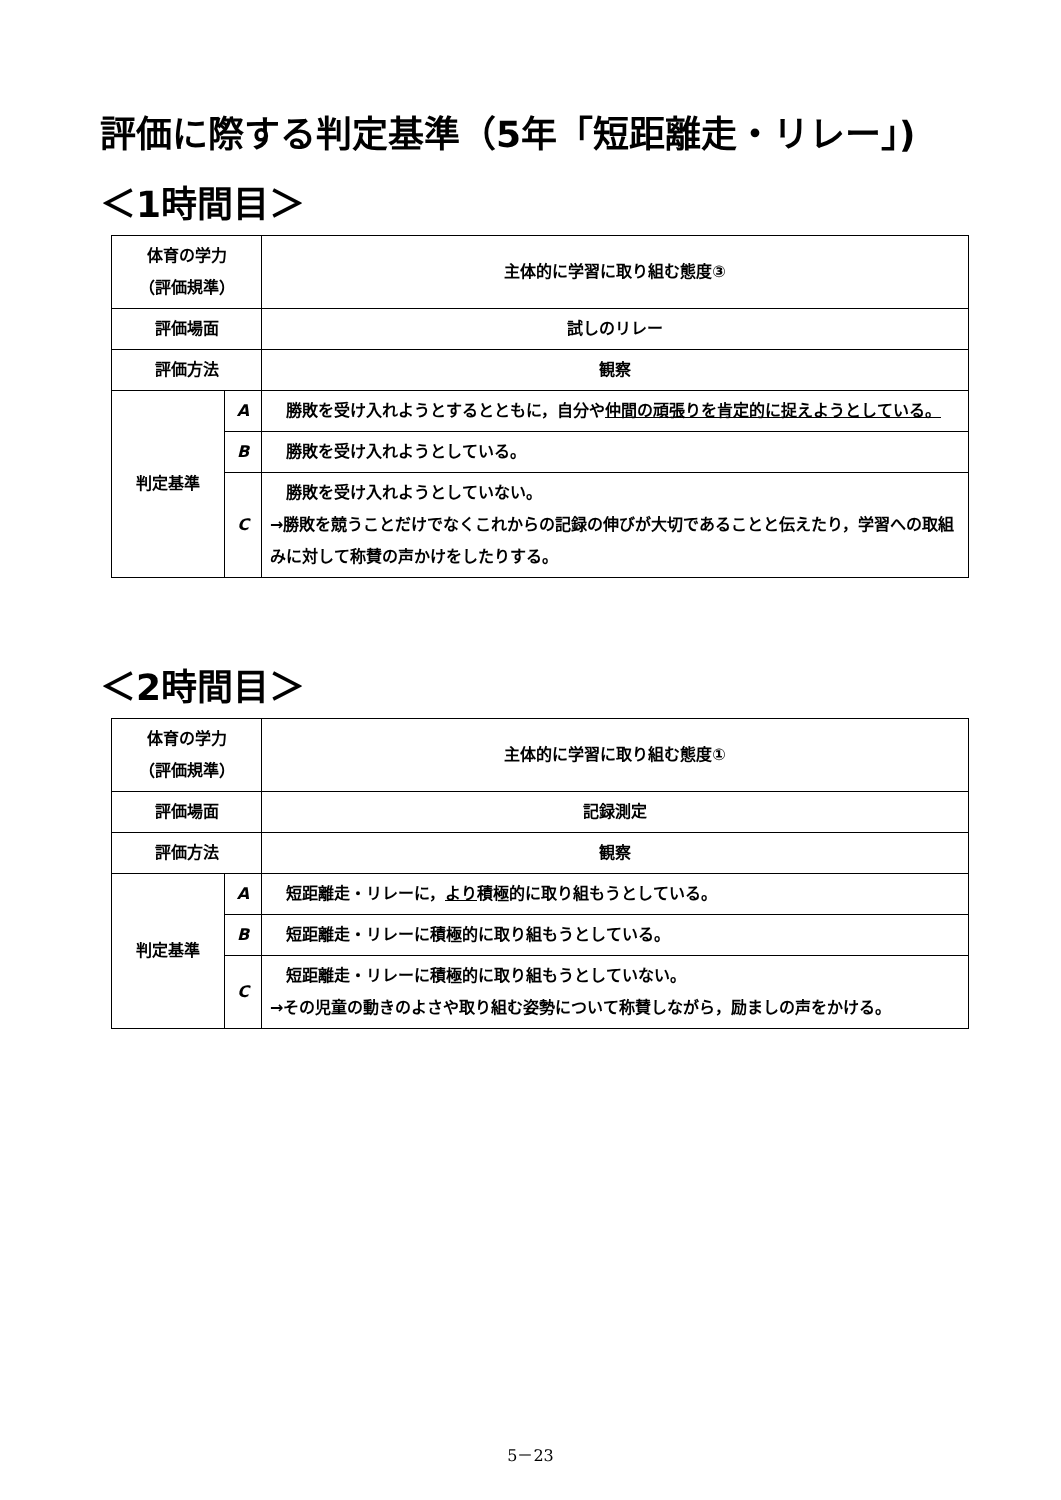評価に際する判定基準（5年「短距離走・リレー」)
＜1時間目＞
| 体育の学力 （評価規準） | | 主体的に学習に取り組む態度③ |
| 評価場面 | | 試しのリレー |
| 評価方法 | | 観察 |
| 判定基準 | A | 勝敗を受け入れようとするとともに，自分や 仲間の頑張りを肯定的に捉えようとしている。 |
| | B | 勝敗を受け入れようとしている。 |
| | C | 勝敗を受け入れようとしていない。 →勝敗を競うことだけでなくこれからの記録の伸びが大切であることと伝えたり，学習への取組みに対して称賛の声かけをしたりする。 |
＜2時間目＞
| 体育の学力 （評価規準） | | 主体的に学習に取り組む態度① |
| 評価場面 | | 記録測定 |
| 評価方法 | | 観察 |
| 判定基準 | A | 短距離走・リレーに， より 積極的に取り組もうとしている。 |
| | B | 短距離走・リレーに積極的に取り組もうとしている。 |
| | C | 短距離走・リレーに積極的に取り組もうとしていない。 →その児童の動きのよさや取り組む姿勢について称賛しながら，励ましの声をかける。 |
5－23